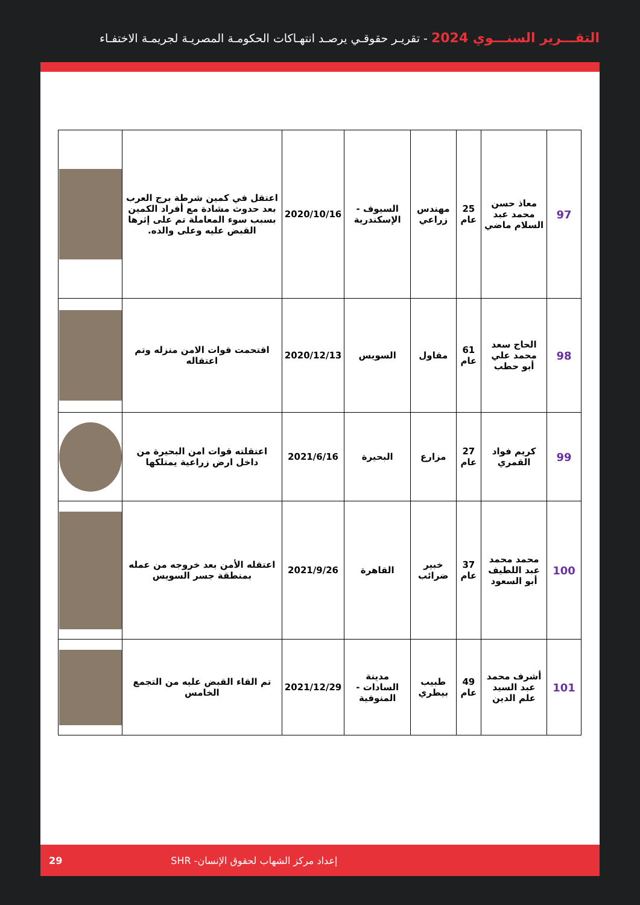التقـــرير السنـــوي 2024 - تقريـر حقوقـي يرصـد انتهـاكات الحكومـة المصريـة لجريمـة الاختفـاء
| 97 | معاذ حسن محمد عبد السلام ماضي | 25 عام | مهندس زراعي | السيوف - الإسكندرية | 2020/10/16 | اعتقل في كمين شرطة برج العرب بعد حدوث مشادة مع أفراد الكمين بسبب سوء المعاملة تم على إثرها القبض عليه وعلى والده. | |
| 98 | الحاج سعد محمد علي أبو حطب | 61 عام | مقاول | السويس | 2020/12/13 | اقتحمت قوات الامن منزله وتم اعتقاله | |
| 99 | كريم فواد القمري | 27 عام | مزارع | البحيرة | 2021/6/16 | اعتقلته قوات امن البحيرة من داخل ارض زراعية يمتلكها | |
| 100 | محمد محمد عبد اللطيف أبو السعود | 37 عام | خبير ضرائب | القاهرة | 2021/9/26 | اعتقله الأمن بعد خروجه من عمله بمنطقة جسر السويس | |
| 101 | أشرف محمد عبد السيد علم الدين | 49 عام | طبيب بيطري | مدينة السادات - المنوفية | 2021/12/29 | تم القاء القبض عليه من التجمع الخامس | |
29 إعداد مركز الشهاب لحقوق الإنسان- SHR